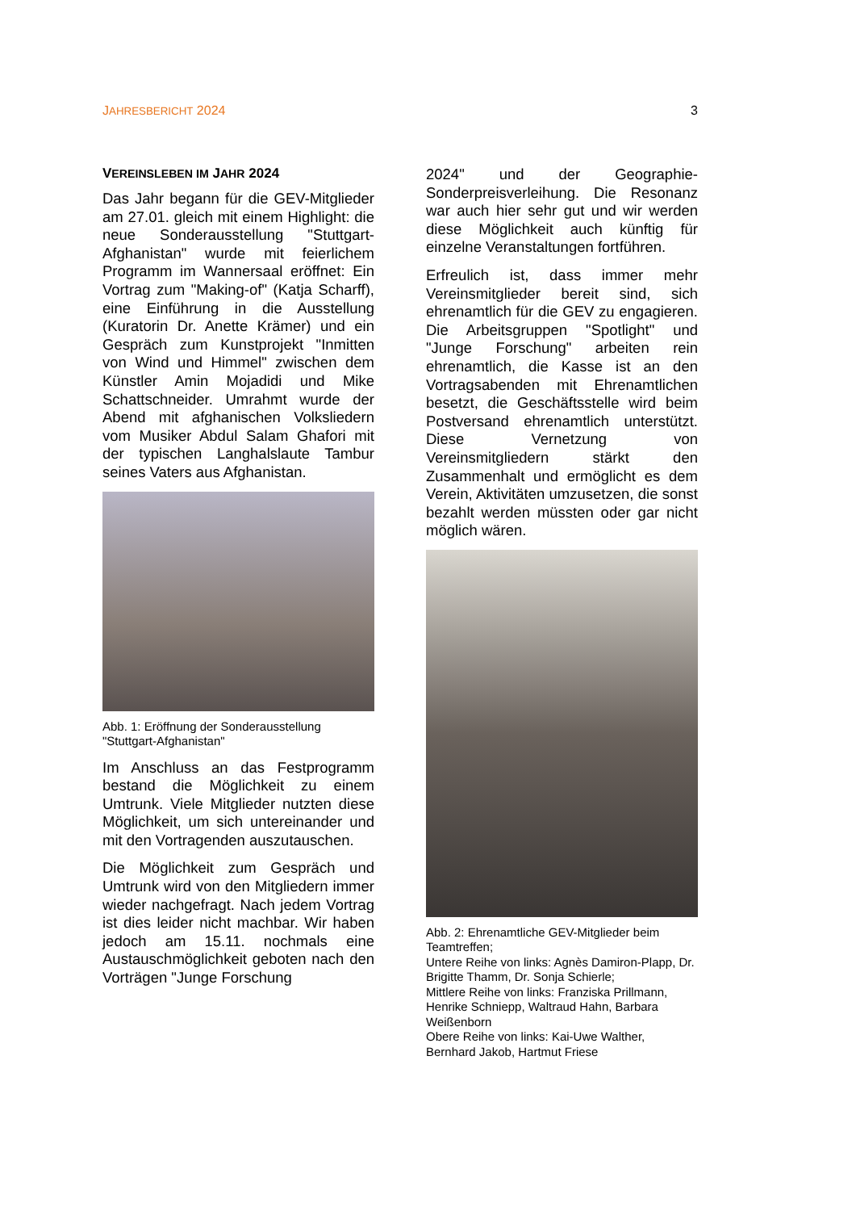JAHRESBERICHT 2024 3
VEREINSLEBEN IM JAHR 2024
Das Jahr begann für die GEV-Mitglieder am 27.01. gleich mit einem Highlight: die neue Sonderausstellung "Stuttgart-Afghanistan" wurde mit feierlichem Programm im Wannersaal eröffnet: Ein Vortrag zum "Making-of" (Katja Scharff), eine Einführung in die Ausstellung (Kuratorin Dr. Anette Krämer) und ein Gespräch zum Kunstprojekt "Inmitten von Wind und Himmel" zwischen dem Künstler Amin Mojadidi und Mike Schattschneider. Umrahmt wurde der Abend mit afghanischen Volksliedern vom Musiker Abdul Salam Ghafori mit der typischen Langhalslaute Tambur seines Vaters aus Afghanistan.
Abb. 1: Eröffnung der Sonderausstellung "Stuttgart-Afghanistan"
Im Anschluss an das Festprogramm bestand die Möglichkeit zu einem Umtrunk. Viele Mitglieder nutzten diese Möglichkeit, um sich untereinander und mit den Vortragenden auszutauschen.
Die Möglichkeit zum Gespräch und Umtrunk wird von den Mitgliedern immer wieder nachgefragt. Nach jedem Vortrag ist dies leider nicht machbar. Wir haben jedoch am 15.11. nochmals eine Austauschmöglichkeit geboten nach den Vorträgen "Junge Forschung
2024" und der Geographie-Sonderpreisverleihung. Die Resonanz war auch hier sehr gut und wir werden diese Möglichkeit auch künftig für einzelne Veranstaltungen fortführen.
Erfreulich ist, dass immer mehr Vereinsmitglieder bereit sind, sich ehrenamtlich für die GEV zu engagieren. Die Arbeitsgruppen "Spotlight" und "Junge Forschung" arbeiten rein ehrenamtlich, die Kasse ist an den Vortragsabenden mit Ehrenamtlichen besetzt, die Geschäftsstelle wird beim Postversand ehrenamtlich unterstützt. Diese Vernetzung von Vereinsmitgliedern stärkt den Zusammenhalt und ermöglicht es dem Verein, Aktivitäten umzusetzen, die sonst bezahlt werden müssten oder gar nicht möglich wären.
Abb. 2: Ehrenamtliche GEV-Mitglieder beim Teamtreffen;
Untere Reihe von links: Agnès Damiron-Plapp, Dr. Brigitte Thamm, Dr. Sonja Schierle;
Mittlere Reihe von links: Franziska Prillmann, Henrike Schniepp, Waltraud Hahn, Barbara Weißenborn
Obere Reihe von links: Kai-Uwe Walther, Bernhard Jakob, Hartmut Friese